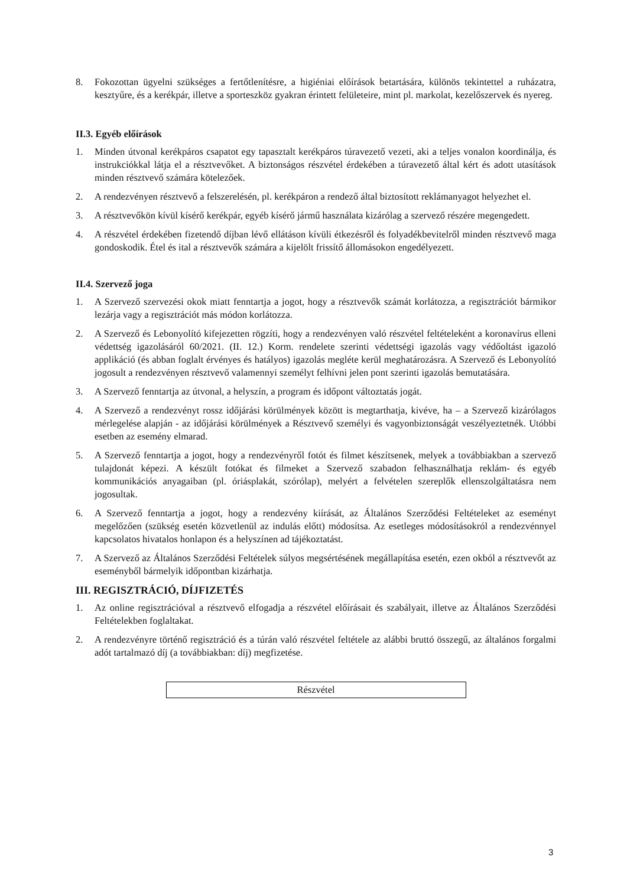8. Fokozottan ügyelni szükséges a fertőtlenítésre, a higiéniai előírások betartására, különös tekintettel a ruházatra, kesztyűre, és a kerékpár, illetve a sporteszköz gyakran érintett felületeire, mint pl. markolat, kezelőszervek és nyereg.
II.3. Egyéb előírások
1. Minden útvonal kerékpáros csapatot egy tapasztalt kerékpáros túravezető vezeti, aki a teljes vonalon koordinálja, és instrukciókkal látja el a résztvevőket. A biztonságos részvétel érdekében a túravezető által kért és adott utasítások minden résztvevő számára kötelezőek.
2. A rendezvényen résztvevő a felszerelésén, pl. kerékpáron a rendező által biztosított reklámanyagot helyezhet el.
3. A résztvevőkön kívül kísérő kerékpár, egyéb kísérő jármű használata kizárólag a szervező részére megengedett.
4. A részvétel érdekében fizetendő díjban lévő ellátáson kívüli étkezésről és folyadékbevitelről minden résztvevő maga gondoskodik. Étel és ital a résztvevők számára a kijelölt frissítő állomásokon engedélyezett.
II.4. Szervező joga
1. A Szervező szervezési okok miatt fenntartja a jogot, hogy a résztvevők számát korlátozza, a regisztrációt bármikor lezárja vagy a regisztrációt más módon korlátozza.
2. A Szervező és Lebonyolító kifejezetten rögzíti, hogy a rendezvényen való részvétel feltételeként a koronavírus elleni védettség igazolásáról 60/2021. (II. 12.) Korm. rendelete szerinti védettségi igazolás vagy védőoltást igazoló applikáció (és abban foglalt érvényes és hatályos) igazolás megléte kerül meghatározásra. A Szervező és Lebonyolító jogosult a rendezvényen résztvevő valamennyi személyt felhívni jelen pont szerinti igazolás bemutatására.
3. A Szervező fenntartja az útvonal, a helyszín, a program és időpont változtatás jogát.
4. A Szervező a rendezvényt rossz időjárási körülmények között is megtarthatja, kivéve, ha – a Szervező kizárólagos mérlegelése alapján - az időjárási körülmények a Résztvevő személyi és vagyonbiztonságát veszélyeztetnék. Utóbbi esetben az esemény elmarad.
5. A Szervező fenntartja a jogot, hogy a rendezvényről fotót és filmet készítsenek, melyek a továbbiakban a szervező tulajdonát képezi. A készült fotókat és filmeket a Szervező szabadon felhasználhatja reklám- és egyéb kommunikációs anyagaiban (pl. óriásplakát, szórólap), melyért a felvételen szereplők ellenszolgáltatásra nem jogosultak.
6. A Szervező fenntartja a jogot, hogy a rendezvény kiírását, az Általános Szerződési Feltételeket az eseményt megelőzően (szükség esetén közvetlenül az indulás előtt) módosítsa. Az esetleges módosításokról a rendezvénnyel kapcsolatos hivatalos honlapon és a helyszínen ad tájékoztatást.
7. A Szervező az Általános Szerződési Feltételek súlyos megsértésének megállapítása esetén, ezen okból a résztvevőt az eseményből bármelyik időpontban kizárhatja.
III. REGISZTRÁCIÓ, DÍJFIZETÉS
1. Az online regisztrációval a résztvevő elfogadja a részvétel előírásait és szabályait, illetve az Általános Szerződési Feltételekben foglaltakat.
2. A rendezvényre történő regisztráció és a túrán való részvétel feltétele az alábbi bruttó összegű, az általános forgalmi adót tartalmazó díj (a továbbiakban: díj) megfizetése.
| Részvétel |
3